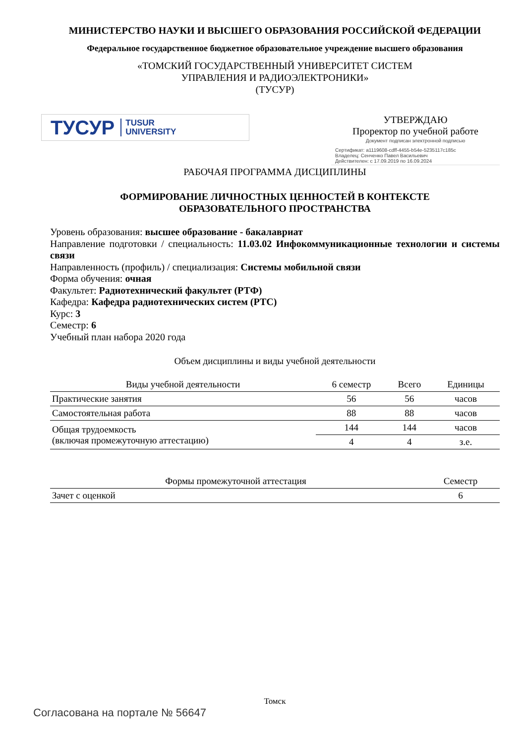МИНИСТЕРСТВО НАУКИ И ВЫСШЕГО ОБРАЗОВАНИЯ РОССИЙСКОЙ ФЕДЕРАЦИИ
Федеральное государственное бюджетное образовательное учреждение высшего образования
«ТОМСКИЙ ГОСУДАРСТВЕННЫЙ УНИВЕРСИТЕТ СИСТЕМ
УПРАВЛЕНИЯ И РАДИОЭЛЕКТРОНИКИ»
(ТУСУР)
ТУСУР TUSUR
UNIVERSITY
УТВЕРЖДАЮ
Проректор по учебной работе
Документ подписан электронной подписью
Сертификат: a1119608-cdff-4455-b54e-5235117c185c
Владелец: Сенченко Павел Васильевич
Действителен: с 17.09.2019 по 16.09.2024
РАБОЧАЯ ПРОГРАММА ДИСЦИПЛИНЫ
ФОРМИРОВАНИЕ ЛИЧНОСТНЫХ ЦЕННОСТЕЙ В КОНТЕКСТЕ
ОБРАЗОВАТЕЛЬНОГО ПРОСТРАНСТВА
Уровень образования: высшее образование - бакалавриат
Направление подготовки / специальность: 11.03.02 Инфокоммуникационные технологии и системы связи
Направленность (профиль) / специализация: Системы мобильной связи
Форма обучения: очная
Факультет: Радиотехнический факультет (РТФ)
Кафедра: Кафедра радиотехнических систем (РТС)
Курс: 3
Семестр: 6
Учебный план набора 2020 года
Объем дисциплины и виды учебной деятельности
| Виды учебной деятельности | 6 семестр | Всего | Единицы |
| --- | --- | --- | --- |
| Практические занятия | 56 | 56 | часов |
| Самостоятельная работа | 88 | 88 | часов |
| Общая трудоемкость (включая промежуточную аттестацию) | 144 | 144 | часов |
| | 4 | 4 | з.е. |
| Формы промежуточной аттестация | Семестр |
| --- | --- |
| Зачет с оценкой | 6 |
Томск
Согласована на портале № 56647